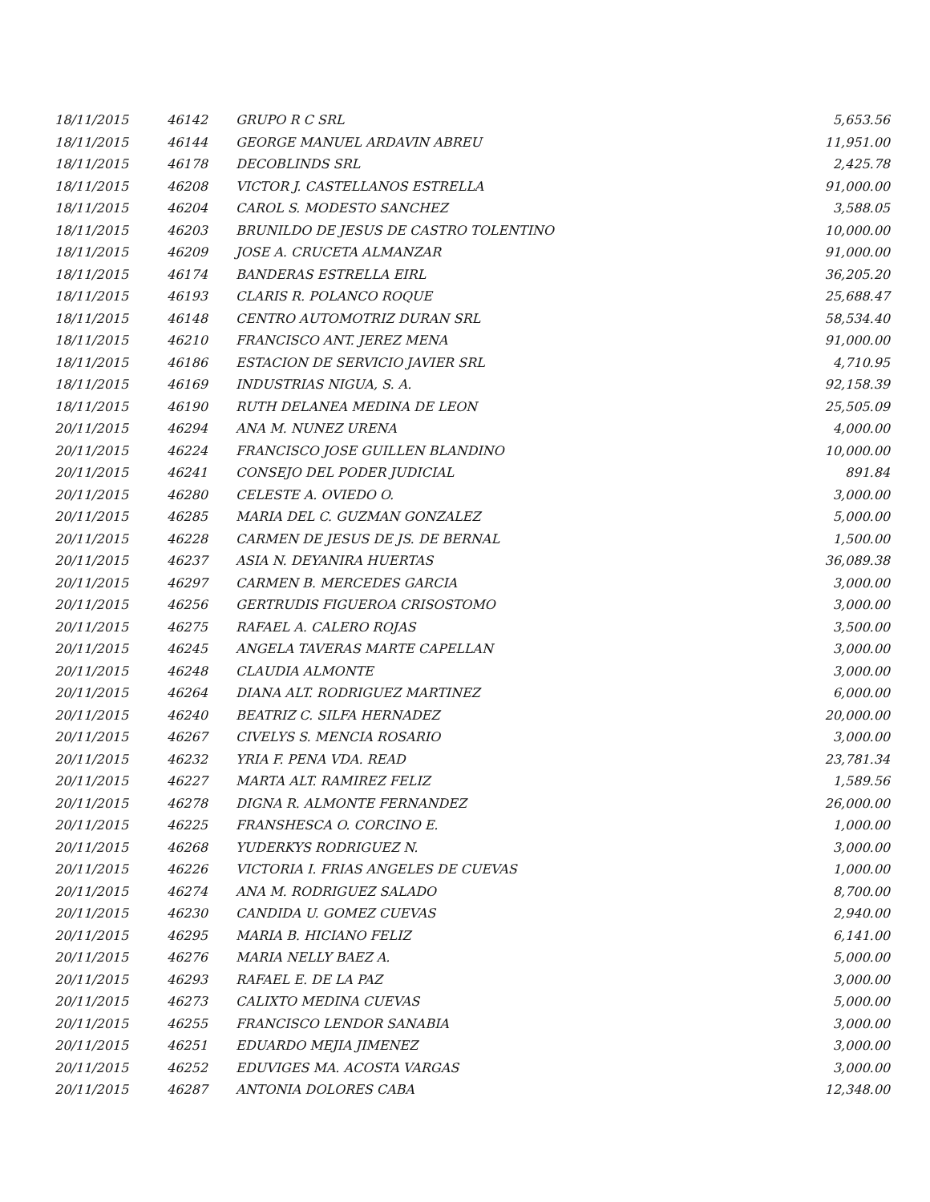| 18/11/2015 | 46142 | GRUPO R C SRL | 5,653.56 |
| 18/11/2015 | 46144 | GEORGE MANUEL ARDAVIN ABREU | 11,951.00 |
| 18/11/2015 | 46178 | DECOBLINDS SRL | 2,425.78 |
| 18/11/2015 | 46208 | VICTOR J. CASTELLANOS ESTRELLA | 91,000.00 |
| 18/11/2015 | 46204 | CAROL S. MODESTO SANCHEZ | 3,588.05 |
| 18/11/2015 | 46203 | BRUNILDO DE JESUS DE CASTRO TOLENTINO | 10,000.00 |
| 18/11/2015 | 46209 | JOSE A. CRUCETA ALMANZAR | 91,000.00 |
| 18/11/2015 | 46174 | BANDERAS ESTRELLA EIRL | 36,205.20 |
| 18/11/2015 | 46193 | CLARIS R. POLANCO ROQUE | 25,688.47 |
| 18/11/2015 | 46148 | CENTRO AUTOMOTRIZ DURAN SRL | 58,534.40 |
| 18/11/2015 | 46210 | FRANCISCO ANT. JEREZ MENA | 91,000.00 |
| 18/11/2015 | 46186 | ESTACION DE SERVICIO JAVIER SRL | 4,710.95 |
| 18/11/2015 | 46169 | INDUSTRIAS NIGUA, S. A. | 92,158.39 |
| 18/11/2015 | 46190 | RUTH DELANEA MEDINA DE LEON | 25,505.09 |
| 20/11/2015 | 46294 | ANA M. NUNEZ URENA | 4,000.00 |
| 20/11/2015 | 46224 | FRANCISCO JOSE GUILLEN BLANDINO | 10,000.00 |
| 20/11/2015 | 46241 | CONSEJO DEL PODER JUDICIAL | 891.84 |
| 20/11/2015 | 46280 | CELESTE A. OVIEDO O. | 3,000.00 |
| 20/11/2015 | 46285 | MARIA DEL C. GUZMAN GONZALEZ | 5,000.00 |
| 20/11/2015 | 46228 | CARMEN DE JESUS DE JS. DE BERNAL | 1,500.00 |
| 20/11/2015 | 46237 | ASIA N. DEYANIRA HUERTAS | 36,089.38 |
| 20/11/2015 | 46297 | CARMEN B. MERCEDES GARCIA | 3,000.00 |
| 20/11/2015 | 46256 | GERTRUDIS FIGUEROA CRISOSTOMO | 3,000.00 |
| 20/11/2015 | 46275 | RAFAEL A. CALERO ROJAS | 3,500.00 |
| 20/11/2015 | 46245 | ANGELA TAVERAS MARTE CAPELLAN | 3,000.00 |
| 20/11/2015 | 46248 | CLAUDIA ALMONTE | 3,000.00 |
| 20/11/2015 | 46264 | DIANA ALT. RODRIGUEZ MARTINEZ | 6,000.00 |
| 20/11/2015 | 46240 | BEATRIZ C. SILFA HERNADEZ | 20,000.00 |
| 20/11/2015 | 46267 | CIVELYS S. MENCIA ROSARIO | 3,000.00 |
| 20/11/2015 | 46232 | YRIA F. PENA VDA. READ | 23,781.34 |
| 20/11/2015 | 46227 | MARTA ALT. RAMIREZ FELIZ | 1,589.56 |
| 20/11/2015 | 46278 | DIGNA R. ALMONTE FERNANDEZ | 26,000.00 |
| 20/11/2015 | 46225 | FRANSHESCA O. CORCINO E. | 1,000.00 |
| 20/11/2015 | 46268 | YUDERKYS RODRIGUEZ N. | 3,000.00 |
| 20/11/2015 | 46226 | VICTORIA I. FRIAS ANGELES DE CUEVAS | 1,000.00 |
| 20/11/2015 | 46274 | ANA M. RODRIGUEZ SALADO | 8,700.00 |
| 20/11/2015 | 46230 | CANDIDA U. GOMEZ CUEVAS | 2,940.00 |
| 20/11/2015 | 46295 | MARIA B. HICIANO FELIZ | 6,141.00 |
| 20/11/2015 | 46276 | MARIA NELLY BAEZ A. | 5,000.00 |
| 20/11/2015 | 46293 | RAFAEL E. DE LA PAZ | 3,000.00 |
| 20/11/2015 | 46273 | CALIXTO MEDINA CUEVAS | 5,000.00 |
| 20/11/2015 | 46255 | FRANCISCO LENDOR SANABIA | 3,000.00 |
| 20/11/2015 | 46251 | EDUARDO MEJIA JIMENEZ | 3,000.00 |
| 20/11/2015 | 46252 | EDUVIGES MA. ACOSTA VARGAS | 3,000.00 |
| 20/11/2015 | 46287 | ANTONIA DOLORES CABA | 12,348.00 |